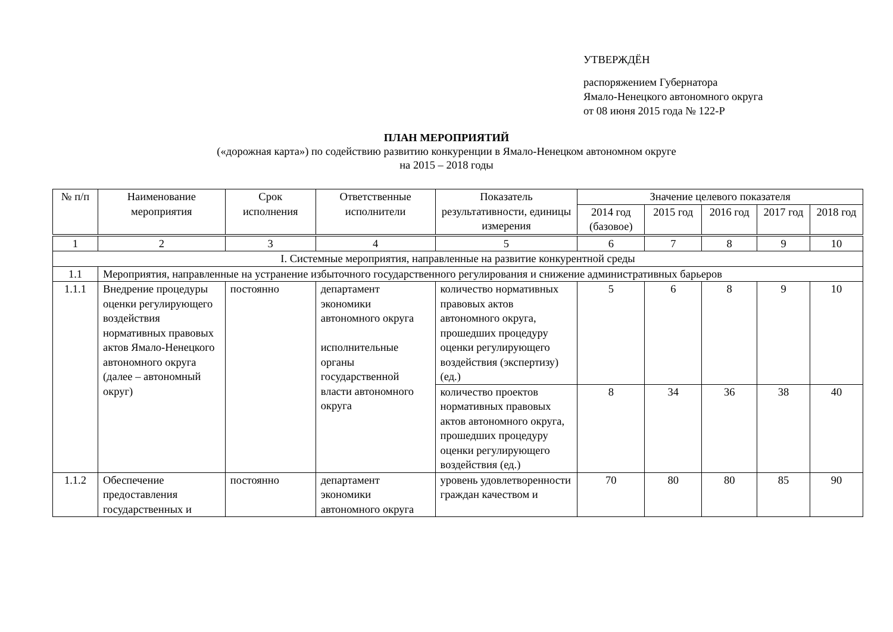УТВЕРЖДЁН
распоряжением Губернатора
Ямало-Ненецкого автономного округа
от 08 июня 2015 года № 122-Р
ПЛАН МЕРОПРИЯТИЙ
(«дорожная карта») по содействию развитию конкуренции в Ямало-Ненецком автономном округе
на 2015 – 2018 годы
| № п/п | Наименование мероприятия | Срок исполнения | Ответственные исполнители | Показатель результативности, единицы измерения | Значение целевого показателя | | | | |
| --- | --- | --- | --- | --- | --- | --- | --- | --- | --- |
| | | | | | 2014 год (базовое) | 2015 год | 2016 год | 2017 год | 2018 год |
| 1 | 2 | 3 | 4 | 5 | 6 | 7 | 8 | 9 | 10 |
| I. Системные мероприятия, направленные на развитие конкурентной среды | | | | | | | | | |
| 1.1 | Мероприятия, направленные на устранение избыточного государственного регулирования и снижение административных барьеров | | | | | | | | |
| 1.1.1 | Внедрение процедуры оценки регулирующего воздействия нормативных правовых актов Ямало-Ненецкого автономного округа (далее – автономный округ) | постоянно | департамент экономики автономного округа исполнительные органы государственной власти автономного округа | количество нормативных правовых актов автономного округа, прошедших процедуру оценки регулирующего воздействия (экспертизу) (ед.) | 5 | 6 | 8 | 9 | 10 |
| | | | | количество проектов нормативных правовых актов автономного округа, прошедших процедуру оценки регулирующего воздействия (ед.) | 8 | 34 | 36 | 38 | 40 |
| 1.1.2 | Обеспечение предоставления государственных и | постоянно | департамент экономики автономного округа | уровень удовлетворенности граждан качеством и | 70 | 80 | 80 | 85 | 90 |